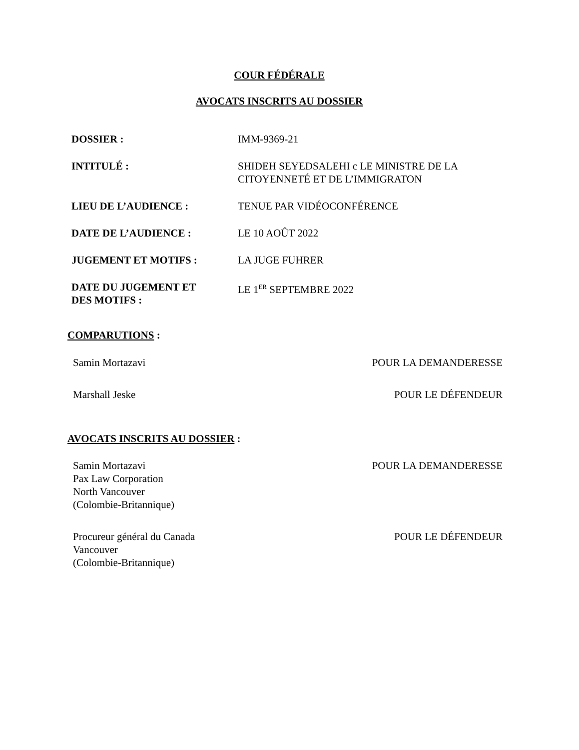COUR FÉDÉRALE
AVOCATS INSCRITS AU DOSSIER
| DOSSIER : | IMM-9369-21 |
| INTITULÉ : | SHIDEH SEYEDSALEHI c LE MINISTRE DE LA CITOYENNETÉ ET DE L’IMMIGRATON |
| LIEU DE L’AUDIENCE : | TENUE PAR VIDÉOCONFÉRENCE |
| DATE DE L’AUDIENCE : | LE 10 AOÛT 2022 |
| JUGEMENT ET MOTIFS : | LA JUGE FUHRER |
| DATE DU JUGEMENT ET DES MOTIFS : | LE 1<sup>ER</sup> SEPTEMBRE 2022 |
COMPARUTIONS :
| Samin Mortazavi | POUR LA DEMANDERESSE |
| Marshall Jeske | POUR LE DÉFENDEUR |
AVOCATS INSCRITS AU DOSSIER :
| Samin Mortazavi Pax Law Corporation North Vancouver (Colombie-Britannique) | POUR LA DEMANDERESSE |
| Procureur général du Canada Vancouver (Colombie-Britannique) | POUR LE DÉFENDEUR |